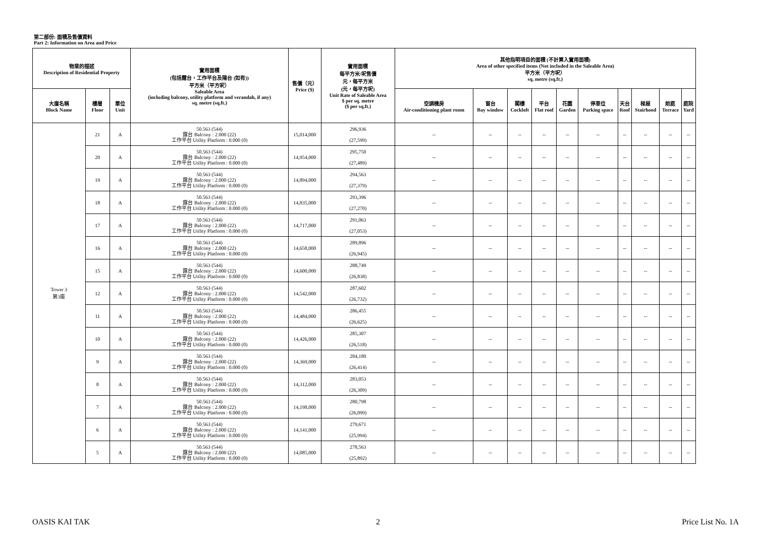第二部份: 面積及售價資料
Part 2: Information on Area and Price
| 物業的描述 Description of Residential Property | | | 實用面積 (包括露台，工作平台及陽台 (如有)) 平方米（平方呎） Saleable Area (including balcony, utility platform and verandah, if any) sq. metre (sq.ft.) | 售價（元） Price ($) | 實用面積 每平方米/呎售價 元，每平方米 (元，每平方呎) Unit Rate of Saleable Area $ per sq. metre ($ per sq.ft.) | 其他指明項目的面積 (不計算入實用面積) Area of other specified items (Not included in the Saleable Area) 平方米（平方呎） sq. metre (sq.ft.) | | | | | | | | | |
| --- | --- | --- | --- | --- | --- | --- | --- | --- | --- | --- | --- | --- | --- | --- | --- |
| 大廈名稱 Block Name | 樓層 Floor | 單位 Unit | | | | 空調機房 Air-conditioning plant room | 窗台 Bay window | 閣樓 Cockloft | 平台 Flat roof | 花園 Garden | 停車位 Parking space | 天台 Roof | 梯屋 Stairhood | 前庭 Terrace | 庭院 Yard |
| Tower 3 第3座 | 21 | A | 50.563 (544) 露台 Balcony : 2.000 (22) 工作平台 Utility Platform : 0.000 (0) | 15,014,000 | 296,936 (27,599) | -- | -- | -- | -- | -- | -- | -- | -- | -- | -- |
| | 20 | A | 50.563 (544) 露台 Balcony : 2.000 (22) 工作平台 Utility Platform : 0.000 (0) | 14,954,000 | 295,750 (27,489) | -- | -- | -- | -- | -- | -- | -- | -- | -- | -- |
| | 19 | A | 50.563 (544) 露台 Balcony : 2.000 (22) 工作平台 Utility Platform : 0.000 (0) | 14,894,000 | 294,563 (27,379) | -- | -- | -- | -- | -- | -- | -- | -- | -- | -- |
| | 18 | A | 50.563 (544) 露台 Balcony : 2.000 (22) 工作平台 Utility Platform : 0.000 (0) | 14,835,000 | 293,396 (27,270) | -- | -- | -- | -- | -- | -- | -- | -- | -- | -- |
| | 17 | A | 50.563 (544) 露台 Balcony : 2.000 (22) 工作平台 Utility Platform : 0.000 (0) | 14,717,000 | 291,063 (27,053) | -- | -- | -- | -- | -- | -- | -- | -- | -- | -- |
| | 16 | A | 50.563 (544) 露台 Balcony : 2.000 (22) 工作平台 Utility Platform : 0.000 (0) | 14,658,000 | 289,896 (26,945) | -- | -- | -- | -- | -- | -- | -- | -- | -- | -- |
| | 15 | A | 50.563 (544) 露台 Balcony : 2.000 (22) 工作平台 Utility Platform : 0.000 (0) | 14,600,000 | 288,749 (26,838) | -- | -- | -- | -- | -- | -- | -- | -- | -- | -- |
| | 12 | A | 50.563 (544) 露台 Balcony : 2.000 (22) 工作平台 Utility Platform : 0.000 (0) | 14,542,000 | 287,602 (26,732) | -- | -- | -- | -- | -- | -- | -- | -- | -- | -- |
| | 11 | A | 50.563 (544) 露台 Balcony : 2.000 (22) 工作平台 Utility Platform : 0.000 (0) | 14,484,000 | 286,455 (26,625) | -- | -- | -- | -- | -- | -- | -- | -- | -- | -- |
| | 10 | A | 50.563 (544) 露台 Balcony : 2.000 (22) 工作平台 Utility Platform : 0.000 (0) | 14,426,000 | 285,307 (26,518) | -- | -- | -- | -- | -- | -- | -- | -- | -- | -- |
| | 9 | A | 50.563 (544) 露台 Balcony : 2.000 (22) 工作平台 Utility Platform : 0.000 (0) | 14,369,000 | 284,180 (26,414) | -- | -- | -- | -- | -- | -- | -- | -- | -- | -- |
| | 8 | A | 50.563 (544) 露台 Balcony : 2.000 (22) 工作平台 Utility Platform : 0.000 (0) | 14,312,000 | 283,053 (26,309) | -- | -- | -- | -- | -- | -- | -- | -- | -- | -- |
| | 7 | A | 50.563 (544) 露台 Balcony : 2.000 (22) 工作平台 Utility Platform : 0.000 (0) | 14,198,000 | 280,798 (26,099) | -- | -- | -- | -- | -- | -- | -- | -- | -- | -- |
| | 6 | A | 50.563 (544) 露台 Balcony : 2.000 (22) 工作平台 Utility Platform : 0.000 (0) | 14,141,000 | 279,671 (25,994) | -- | -- | -- | -- | -- | -- | -- | -- | -- | -- |
| | 5 | A | 50.563 (544) 露台 Balcony : 2.000 (22) 工作平台 Utility Platform : 0.000 (0) | 14,085,000 | 278,563 (25,892) | -- | -- | -- | -- | -- | -- | -- | -- | -- | -- |
OASIS KAI TAK 2 Price List No. 1A